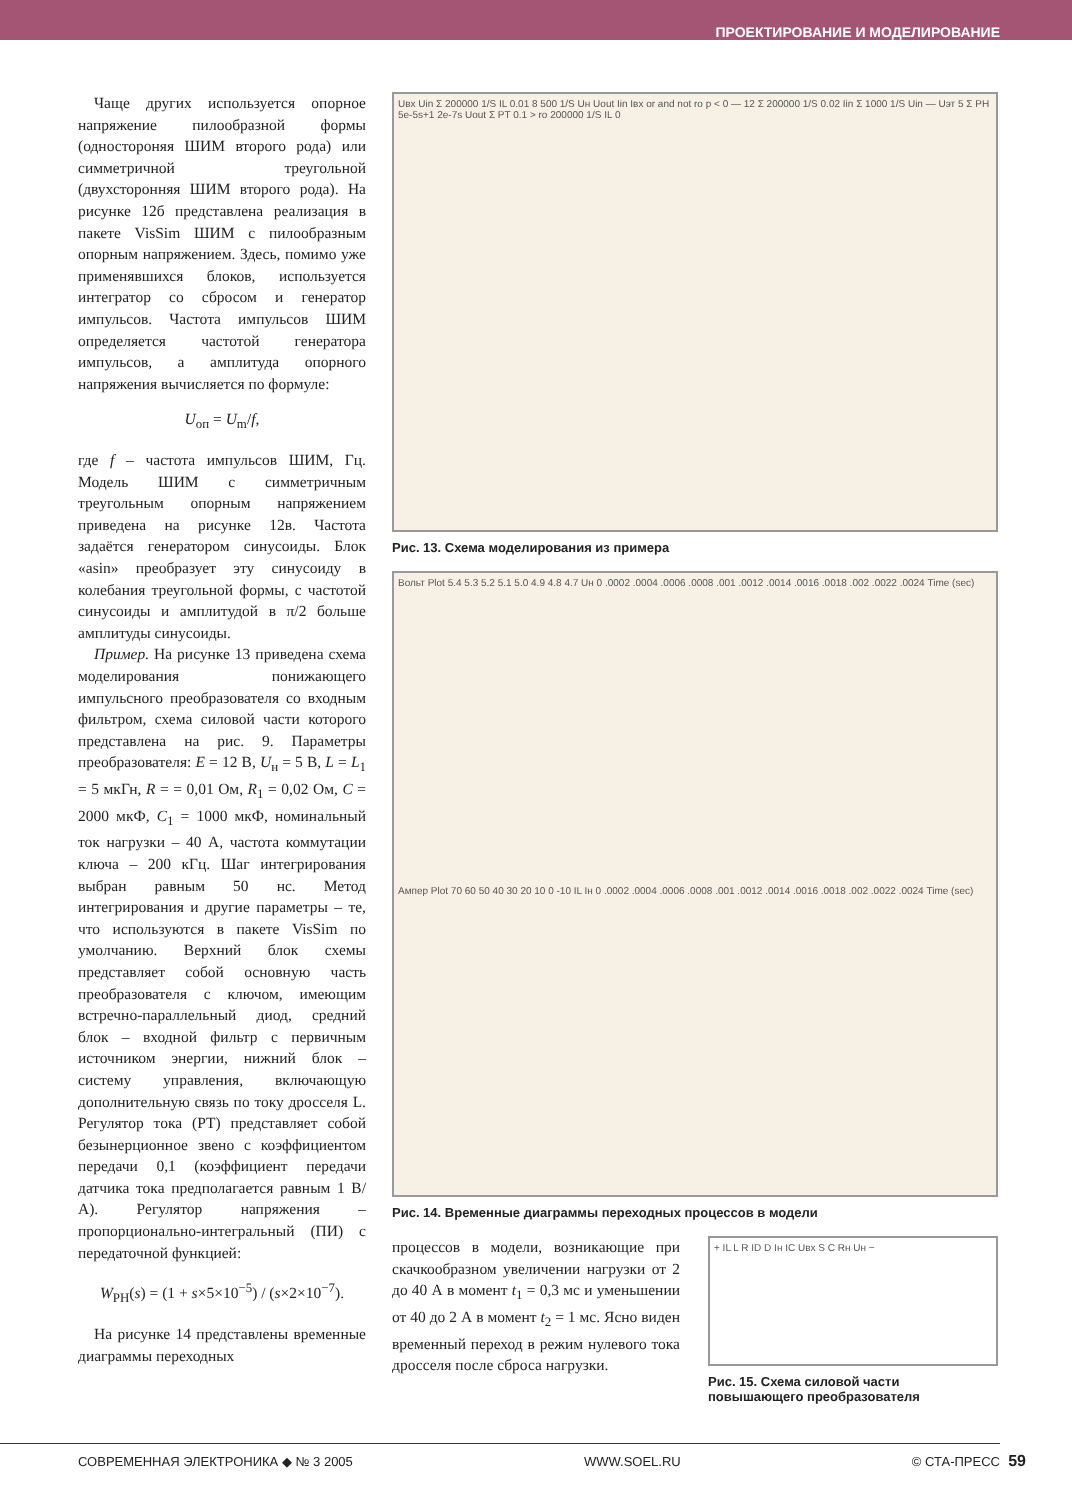ПРОЕКТИРОВАНИЕ И МОДЕЛИРОВАНИЕ
Чаще других используется опорное напряжение пилообразной формы (одностороняя ШИМ второго рода) или симметричной треугольной (двухсторонняя ШИМ второго рода). На рисунке 12б представлена реализация в пакете VisSim ШИМ с пилообразным опорным напряжением. Здесь, помимо уже применявшихся блоков, используется интегратор со сбросом и генератор импульсов. Частота импульсов ШИМ определяется частотой генератора импульсов, а амплитуда опорного напряжения вычисляется по формуле:
U<sub>оп</sub> = U<sub>m</sub>/f,
где f – частота импульсов ШИМ, Гц. Модель ШИМ с симметричным треугольным опорным напряжением приведена на рисунке 12в. Частота задаётся генератором синусоиды. Блок «asin» преобразует эту синусоиду в колебания треугольной формы, с частотой синусоиды и амплитудой в π/2 больше амплитуды синусоиды.
Пример. На рисунке 13 приведена схема моделирования понижающего импульсного преобразователя со входным фильтром, схема силовой части которого представлена на рис. 9. Параметры преобразователя: E = 12 В, U<sub>н</sub> = 5 В, L = L<sub>1</sub> = 5 мкГн, R = = 0,01 Ом, R<sub>1</sub> = 0,02 Ом, C = 2000 мкФ, C<sub>1</sub> = 1000 мкФ, номинальный ток нагрузки – 40 А, частота коммутации ключа – 200 кГц. Шаг интегрирования выбран равным 50 нс. Метод интегрирования и другие параметры – те, что используются в пакете VisSim по умолчанию. Верхний блок схемы представляет собой основную часть преобразователя с ключом, имеющим встречно-параллельный диод, средний блок – входной фильтр с первичным источником энергии, нижний блок – систему управления, включающую дополнительную связь по току дросселя L. Регулятор тока (РТ) представляет собой безынерционное звено с коэффициентом передачи 0,1 (коэффициент передачи датчика тока предполагается равным 1 В/А). Регулятор напряжения – пропорционально-интегральный (ПИ) с передаточной функцией:
W<sub>PH</sub>(s) = (1 + s×5×10<sup>−5</sup>) / (s×2×10<sup>−7</sup>).
На рисунке 14 представлены временные диаграммы переходных
Uвх Uin Σ 200000 1/S IL 0.01 8 500 1/S Uн Uout Iin Iвх or and not ro p < 0 — 12 Σ 200000 1/S 0.02 Iin Σ 1000 1/S Uin — Uэт 5 Σ PH 5e-5s+1 2e-7s Uout Σ PT 0.1 > ro 200000 1/S IL 0
Рис. 13. Схема моделирования из примера
Вольт Plot 5.4 5.3 5.2 5.1 5.0 4.9 4.8 4.7 Uн 0 .0002 .0004 .0006 .0008 .001 .0012 .0014 .0016 .0018 .002 .0022 .0024 Time (sec)
Ампер Plot 70 60 50 40 30 20 10 0 -10 IL Iн 0 .0002 .0004 .0006 .0008 .001 .0012 .0014 .0016 .0018 .002 .0022 .0024 Time (sec)
Рис. 14. Временные диаграммы переходных процессов в модели
процессов в модели, возникающие при скачкообразном увеличении нагрузки от 2 до 40 А в момент t<sub>1</sub> = 0,3 мс и уменьшении от 40 до 2 А в момент t<sub>2</sub> = 1 мс. Ясно виден временный переход в режим нулевого тока дросселя после сброса нагрузки.
+ IL L R ID D Iн IC Uвх S C Rн Uн −
Рис. 15. Схема силовой части повышающего преобразователя
СОВРЕМЕННАЯ ЭЛЕКТРОНИКА ◆ № 3 2005 WWW.SOEL.RU © СТА-ПРЕСС
59